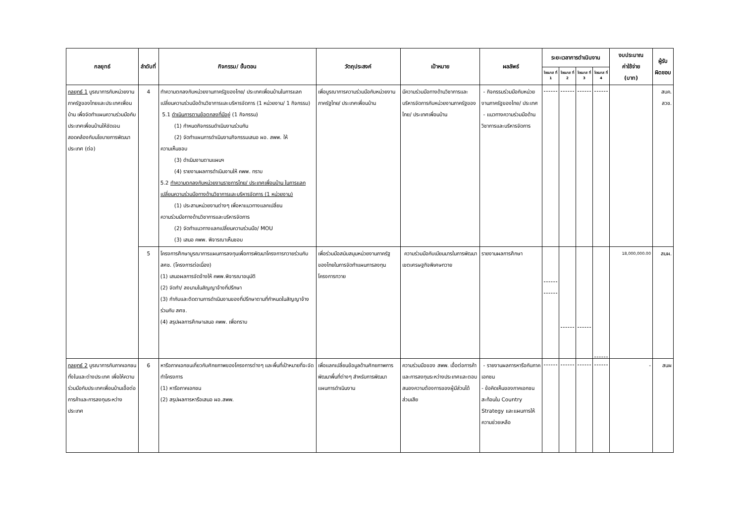| กลยุทธ์ | ลำดับที่ | กิจกรรม/ ขั้นตอน | วัตถุประสงค์ | เป้าหมาย | ผลลัพธ์ | ระยะเวลาการดำเนินงาน | | | | งบประมาณ ค่าใช้จ่าย (บาท) | ผู้รับ ผิดชอบ |
| --- | --- | --- | --- | --- | --- | --- | --- | --- | --- | --- | --- |
| | | | | | | ไตรมาส ที่ 1 | ไตรมาส ที่ 2 | ไตรมาส ที่ 3 | ไตรมาส ที่ 4 | | |
| กลยุทธ์ 1 บูรณาการกับหน่วยงานภาครัฐของไทยและประเทศเพื่อนบ้าน เพื่อจัดทำแผนความร่วมมือกับประเทศเพื่อนบ้านให้ชัดเจนสอดคล้องกับนโยบายการพัฒนาประเทศ (ต่อ) | 4 | ทำความตกลงกับหน่วยงานภาครัฐของไทย/ ประเทศเพื่อนบ้านในการแลกเปลี่ยนความร่วมมือด้านวิชาการและบริหารจัดการ (1 หน่วยงาน/ 1 กิจกรรม) 5.1 ดำเนินการตามข้อตกลงที่มีอยู่ (1 กิจกรรม) (1) กำหนดกิจกรรมดำเนินงานร่วมกัน (2) จัดทำแผนการดำเนินงานกิจกรรมเสนอ ผอ. สพพ. ให้ ความเห็นชอบ (3) ดำเนินงานตามแผนฯ (4) รายงานผลการดำเนินงานให้ คพพ. ทราบ 5.2 ทำความตกลงกับหน่วยงานราชการไทย/ ประเทศเพื่อนบ้าน ในการแลกเปลี่ยนความร่วมมือทางด้านวิชาการและบริหารจัดการ (1 หน่วยงาน) (1) ประสานหน่วยงานต่างๆ เพื่อหาแนวทางแลกเปลี่ยน ความร่วมมือทางด้านวิชาการและบริหารจัดการ (2) จัดทำแนวทางแลกเปลี่ยนความร่วมมือ/ MOU (3) เสนอ คพพ. พิจารณาเห็นชอบ | เพื่อบูรณาการความร่วมมือกับหน่วยงานภาครัฐไทย/ ประเทศเพื่อนบ้าน | มีความร่วมมือทางด้านวิชาการและบริหารจัดการกับหน่วยงานภาครัฐของไทย/ ประเทศเพื่อนบ้าน | - กิจกรรมร่วมมือกับหน่วยงานภาครัฐของไทย/ ประเทศ - แนวทางความร่วมมือด้านวิชาการและบริหารจัดการ | | | | | | สบค. สวช. |
| | 5 | โครงการศึกษาบูรณาการแผนการลงทุนเพื่อการพัฒนาโครงการทวายร่วมกับ สศช. (โครงการต่อเนื่อง) (1) เสนอผลการจัดจ้างให้ คพพ.พิจารณาอนุมัติ (2) จัดทำ/ ลงนามในสัญญาจ้างที่ปรึกษา (3) กำกับและติดตามการดำเนินงานของที่ปรึกษาตามที่กำหนดในสัญญาจ้างร่วมกับ สศช. (4) สรุปผลการศึกษาเสนอ คพพ. เพื่อทราบ | เพื่อร่วมมือสนับสนุนหน่วยงานภาครัฐของไทยในการจัดทำแผนการลงทุนโครงการทวาย | ความร่วมมือกับเมียนมารในการพัฒนาเขตเศรษฐกิจพิเศษทวาย | รายงานผลการศึกษา | | | | | 18,000,000.00 | สนผ. |
| กลยุทธ์ 2 บูรณาการกับภาคเอกชนทั้งในและต่างประเทศ เพื่อให้ความร่วมมือกับประเทศเพื่อนบ้านเอื้อต่อการค้าและการลงทุนระหว่างประเทศ | 6 | หารือภาคเอกชนเกี่ยวกับศักยภาพของโครงการต่างๆ และพื้นที่เป้าหมายที่จะจัดทำโครงการ (1) หารือภาคเอกชน (2) สรุปผลการหารือเสนอ ผอ.สพพ. | เพื่อแลกเปลี่ยนข้อมูลด้านศักยภาพการพัฒนาพื้นที่ต่างๆ สำหรับการพัฒนาแผนการดำเนินงาน | ความร่วมมือของ สพพ. เอื้อต่อการค้าและการลงทุนระหว่างประเทศและตอบสนองความต้องการของผู้มีส่วนได้ส่วนเสีย | - รายงานผลการหารือกับภาคเอกชน - ข้อคิดเห็นของภาคเอกชนสะท้อนใน Country Strategy และแผนการให้ความช่วยเหลือ | | | | | - | สนผ |